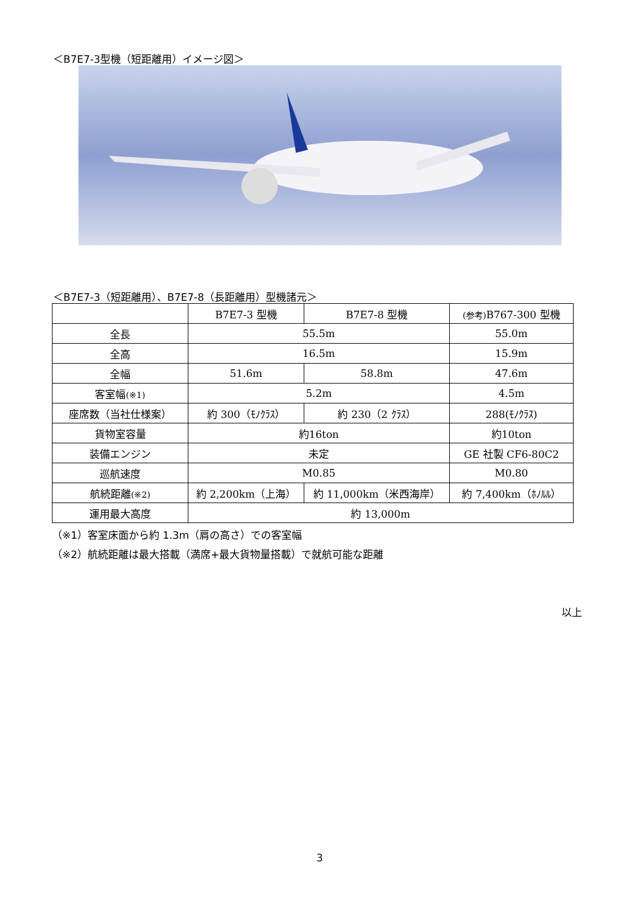＜B7E7-3型機（短距離用）イメージ図＞
＜B7E7-3（短距離用）、B7E7-8（長距離用）型機諸元＞
| | B7E7-3 型機 | B7E7-8 型機 | (参考) B767-300 型機 |
| 全長 | 55.5m | | 55.0m |
| 全高 | 16.5m | | 15.9m |
| 全幅 | 51.6m | 58.8m | 47.6m |
| 客室幅 (※1) | 5.2m | | 4.5m |
| 座席数（当社仕様案） | 約 300（ﾓﾉｸﾗｽ） | 約 230（2 ｸﾗｽ） | 288(ﾓﾉｸﾗｽ) |
| 貨物室容量 | 約16ton | | 約10ton |
| 装備エンジン | 未定 | | GE 社製 CF6-80C2 |
| 巡航速度 | M0.85 | | M0.80 |
| 航続距離 (※2) | 約 2,200km（上海） | 約 11,000km（米西海岸） | 約 7,400km（ﾎﾉﾙﾙ） |
| 運用最大高度 | 約 13,000m | | |
（※1）客室床面から約 1.3m（肩の高さ）での客室幅
（※2）航続距離は最大搭載（満席+最大貨物量搭載）で就航可能な距離
以上
3